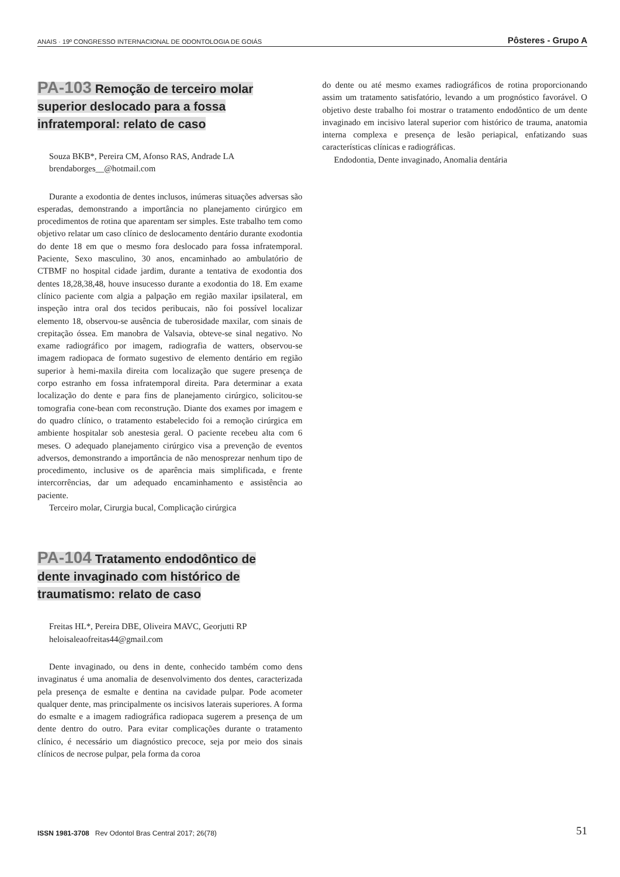ANAIS · 19º CONGRESSO INTERNACIONAL DE ODONTOLOGIA DE GOIÁS Pôsteres - Grupo A
PA-103 Remoção de terceiro molar superior deslocado para a fossa infratemporal: relato de caso
Souza BKB*, Pereira CM, Afonso RAS, Andrade LA
brendaborges__@hotmail.com
Durante a exodontia de dentes inclusos, inúmeras situações adversas são esperadas, demonstrando a importância no planejamento cirúrgico em procedimentos de rotina que aparentam ser simples. Este trabalho tem como objetivo relatar um caso clínico de deslocamento dentário durante exodontia do dente 18 em que o mesmo fora deslocado para fossa infratemporal. Paciente, Sexo masculino, 30 anos, encaminhado ao ambulatório de CTBMF no hospital cidade jardim, durante a tentativa de exodontia dos dentes 18,28,38,48, houve insucesso durante a exodontia do 18. Em exame clínico paciente com algia a palpação em região maxilar ipsilateral, em inspeção intra oral dos tecidos peribucais, não foi possível localizar elemento 18, observou-se ausência de tuberosidade maxilar, com sinais de crepitação óssea. Em manobra de Valsavia, obteve-se sinal negativo. No exame radiográfico por imagem, radiografia de watters, observou-se imagem radiopaca de formato sugestivo de elemento dentário em região superior à hemi-maxila direita com localização que sugere presença de corpo estranho em fossa infratemporal direita. Para determinar a exata localização do dente e para fins de planejamento cirúrgico, solicitou-se tomografia cone-bean com reconstrução. Diante dos exames por imagem e do quadro clínico, o tratamento estabelecido foi a remoção cirúrgica em ambiente hospitalar sob anestesia geral. O paciente recebeu alta com 6 meses. O adequado planejamento cirúrgico visa a prevenção de eventos adversos, demonstrando a importância de não menosprezar nenhum tipo de procedimento, inclusive os de aparência mais simplificada, e frente intercorrências, dar um adequado encaminhamento e assistência ao paciente.
Terceiro molar, Cirurgia bucal, Complicação cirúrgica
PA-104 Tratamento endodôntico de dente invaginado com histórico de traumatismo: relato de caso
Freitas HL*, Pereira DBE, Oliveira MAVC, Georjutti RP
heloisaleaofreitas44@gmail.com
Dente invaginado, ou dens in dente, conhecido também como dens invaginatus é uma anomalia de desenvolvimento dos dentes, caracterizada pela presença de esmalte e dentina na cavidade pulpar. Pode acometer qualquer dente, mas principalmente os incisivos laterais superiores. A forma do esmalte e a imagem radiográfica radiopaca sugerem a presença de um dente dentro do outro. Para evitar complicações durante o tratamento clínico, é necessário um diagnóstico precoce, seja por meio dos sinais clínicos de necrose pulpar, pela forma da coroa
do dente ou até mesmo exames radiográficos de rotina proporcionando assim um tratamento satisfatório, levando a um prognóstico favorável. O objetivo deste trabalho foi mostrar o tratamento endodôntico de um dente invaginado em incisivo lateral superior com histórico de trauma, anatomia interna complexa e presença de lesão periapical, enfatizando suas características clínicas e radiográficas.
Endodontia, Dente invaginado, Anomalia dentária
ISSN 1981-3708 Rev Odontol Bras Central 2017; 26(78) 51